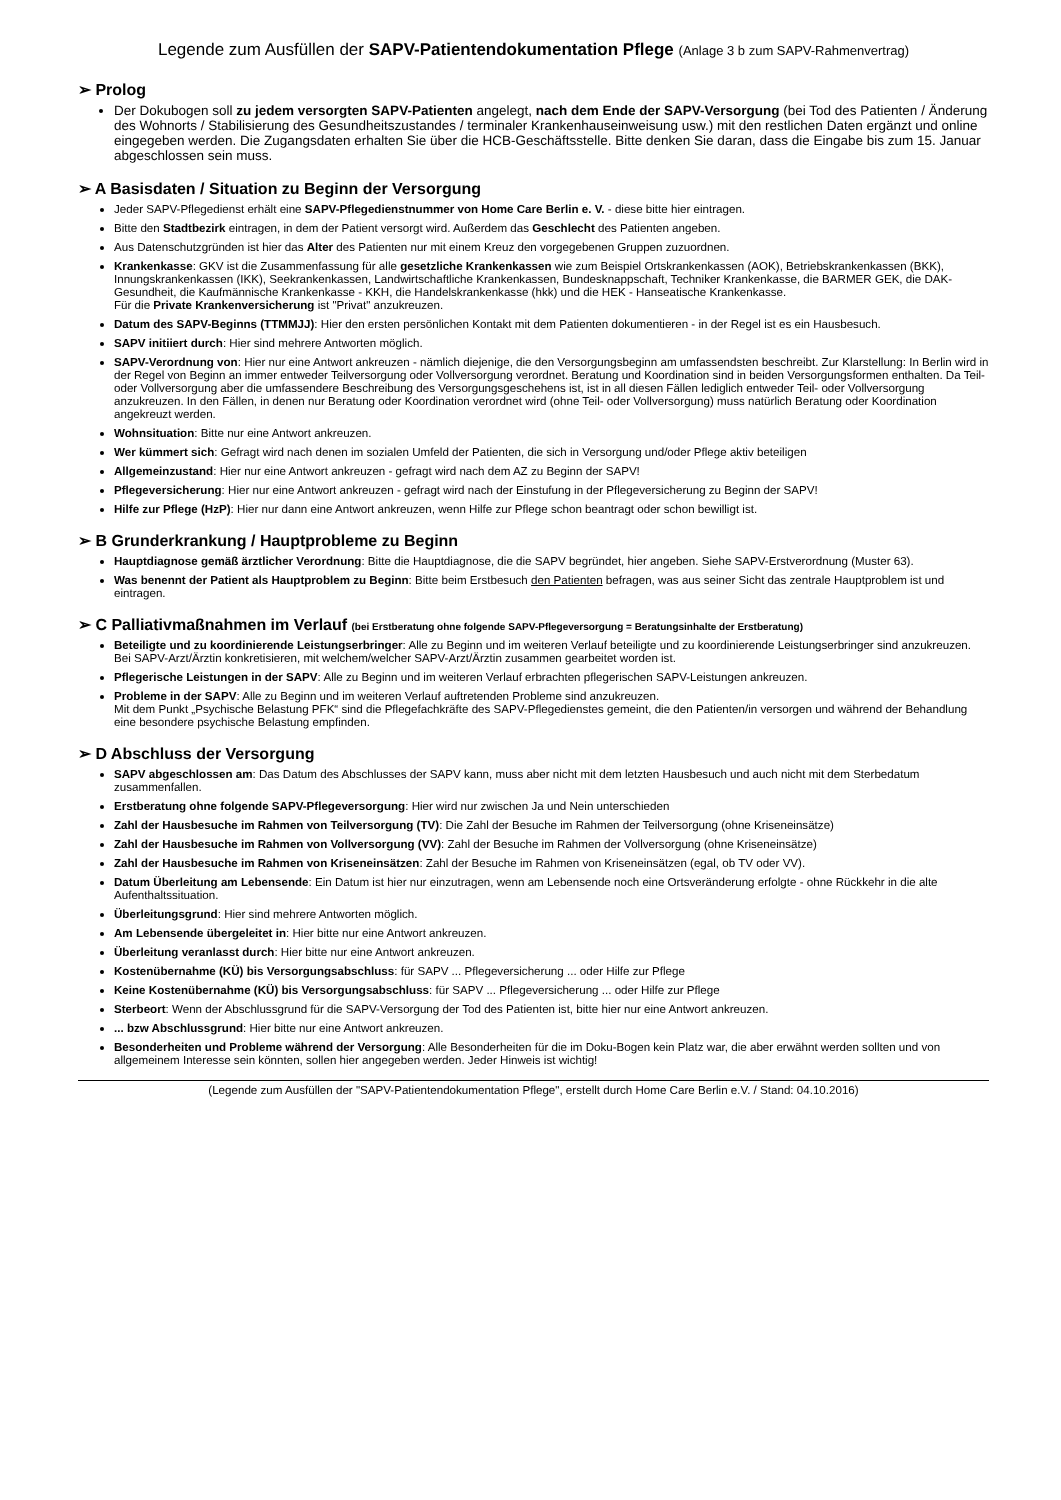Legende zum Ausfüllen der SAPV-Patientendokumentation Pflege (Anlage 3 b zum SAPV-Rahmenvertrag)
➢ Prolog
Der Dokubogen soll zu jedem versorgten SAPV-Patienten angelegt, nach dem Ende der SAPV-Versorgung (bei Tod des Patienten / Änderung des Wohnorts / Stabilisierung des Gesundheitszustandes / terminaler Krankenhauseinweisung usw.) mit den restlichen Daten ergänzt und online eingegeben werden. Die Zugangsdaten erhalten Sie über die HCB-Geschäftsstelle. Bitte denken Sie daran, dass die Eingabe bis zum 15. Januar abgeschlossen sein muss.
➢ A Basisdaten / Situation zu Beginn der Versorgung
Jeder SAPV-Pflegedienst erhält eine SAPV-Pflegedienstnummer von Home Care Berlin e. V. - diese bitte hier eintragen.
Bitte den Stadtbezirk eintragen, in dem der Patient versorgt wird. Außerdem das Geschlecht des Patienten angeben.
Aus Datenschutzgründen ist hier das Alter des Patienten nur mit einem Kreuz den vorgegebenen Gruppen zuzuordnen.
Krankenkasse: GKV ist die Zusammenfassung für alle gesetzliche Krankenkassen wie zum Beispiel Ortskrankenkassen (AOK), Betriebskrankenkassen (BKK), Innungskrankenkassen (IKK), Seekrankenkassen, Landwirtschaftliche Krankenkassen, Bundesknappschaft, Techniker Krankenkasse, die BARMER GEK, die DAK-Gesundheit, die Kaufmännische Krankenkasse - KKH, die Handelskrankenkasse (hkk) und die HEK - Hanseatische Krankenkasse.
Für die Private Krankenversicherung ist "Privat" anzukreuzen.
Datum des SAPV-Beginns (TTMMJJ): Hier den ersten persönlichen Kontakt mit dem Patienten dokumentieren - in der Regel ist es ein Hausbesuch.
SAPV initiiert durch: Hier sind mehrere Antworten möglich.
SAPV-Verordnung von: Hier nur eine Antwort ankreuzen - nämlich diejenige, die den Versorgungsbeginn am umfassendsten beschreibt. Zur Klarstellung: In Berlin wird in der Regel von Beginn an immer entweder Teilversorgung oder Vollversorgung verordnet. Beratung und Koordination sind in beiden Versorgungsformen enthalten. Da Teil- oder Vollversorgung aber die umfassendere Beschreibung des Versorgungsgeschehens ist, ist in all diesen Fällen lediglich entweder Teil- oder Vollversorgung anzukreuzen. In den Fällen, in denen nur Beratung oder Koordination verordnet wird (ohne Teil- oder Vollversorgung) muss natürlich Beratung oder Koordination angekreuzt werden.
Wohnsituation: Bitte nur eine Antwort ankreuzen.
Wer kümmert sich: Gefragt wird nach denen im sozialen Umfeld der Patienten, die sich in Versorgung und/oder Pflege aktiv beteiligen
Allgemeinzustand: Hier nur eine Antwort ankreuzen - gefragt wird nach dem AZ zu Beginn der SAPV!
Pflegeversicherung: Hier nur eine Antwort ankreuzen - gefragt wird nach der Einstufung in der Pflegeversicherung zu Beginn der SAPV!
Hilfe zur Pflege (HzP): Hier nur dann eine Antwort ankreuzen, wenn Hilfe zur Pflege schon beantragt oder schon bewilligt ist.
➢ B Grunderkrankung / Hauptprobleme zu Beginn
Hauptdiagnose gemäß ärztlicher Verordnung: Bitte die Hauptdiagnose, die die SAPV begründet, hier angeben. Siehe SAPV-Erstverordnung (Muster 63).
Was benennt der Patient als Hauptproblem zu Beginn: Bitte beim Erstbesuch den Patienten befragen, was aus seiner Sicht das zentrale Hauptproblem ist und eintragen.
➢ C Palliativmaßnahmen im Verlauf (bei Erstberatung ohne folgende SAPV-Pflegeversorgung = Beratungsinhalte der Erstberatung)
Beteiligte und zu koordinierende Leistungserbringer: Alle zu Beginn und im weiteren Verlauf beteiligte und zu koordinierende Leistungserbringer sind anzukreuzen. Bei SAPV-Arzt/Ärztin konkretisieren, mit welchem/welcher SAPV-Arzt/Ärztin zusammen gearbeitet worden ist.
Pflegerische Leistungen in der SAPV: Alle zu Beginn und im weiteren Verlauf erbrachten pflegerischen SAPV-Leistungen ankreuzen.
Probleme in der SAPV: Alle zu Beginn und im weiteren Verlauf auftretenden Probleme sind anzukreuzen.
Mit dem Punkt „Psychische Belastung PFK“ sind die Pflegefachkräfte des SAPV-Pflegedienstes gemeint, die den Patienten/in versorgen und während der Behandlung eine besondere psychische Belastung empfinden.
➢ D Abschluss der Versorgung
SAPV abgeschlossen am: Das Datum des Abschlusses der SAPV kann, muss aber nicht mit dem letzten Hausbesuch und auch nicht mit dem Sterbedatum zusammenfallen.
Erstberatung ohne folgende SAPV-Pflegeversorgung: Hier wird nur zwischen Ja und Nein unterschieden
Zahl der Hausbesuche im Rahmen von Teilversorgung (TV): Die Zahl der Besuche im Rahmen der Teilversorgung (ohne Kriseneinsätze)
Zahl der Hausbesuche im Rahmen von Vollversorgung (VV): Zahl der Besuche im Rahmen der Vollversorgung (ohne Kriseneinsätze)
Zahl der Hausbesuche im Rahmen von Kriseneinsätzen: Zahl der Besuche im Rahmen von Kriseneinsätzen (egal, ob TV oder VV).
Datum Überleitung am Lebensende: Ein Datum ist hier nur einzutragen, wenn am Lebensende noch eine Ortsveränderung erfolgte - ohne Rückkehr in die alte Aufenthaltssituation.
Überleitungsgrund: Hier sind mehrere Antworten möglich.
Am Lebensende übergeleitet in: Hier bitte nur eine Antwort ankreuzen.
Überleitung veranlasst durch: Hier bitte nur eine Antwort ankreuzen.
Kostenübernahme (KÜ) bis Versorgungsabschluss: für SAPV ... Pflegeversicherung ... oder Hilfe zur Pflege
Keine Kostenübernahme (KÜ) bis Versorgungsabschluss: für SAPV ... Pflegeversicherung ... oder Hilfe zur Pflege
Sterbeort: Wenn der Abschlussgrund für die SAPV-Versorgung der Tod des Patienten ist, bitte hier nur eine Antwort ankreuzen.
... bzw Abschlussgrund: Hier bitte nur eine Antwort ankreuzen.
Besonderheiten und Probleme während der Versorgung: Alle Besonderheiten für die im Doku-Bogen kein Platz war, die aber erwähnt werden sollten und von allgemeinem Interesse sein könnten, sollen hier angegeben werden. Jeder Hinweis ist wichtig!
(Legende zum Ausfüllen der "SAPV-Patientendokumentation Pflege", erstellt durch Home Care Berlin e.V. / Stand: 04.10.2016)